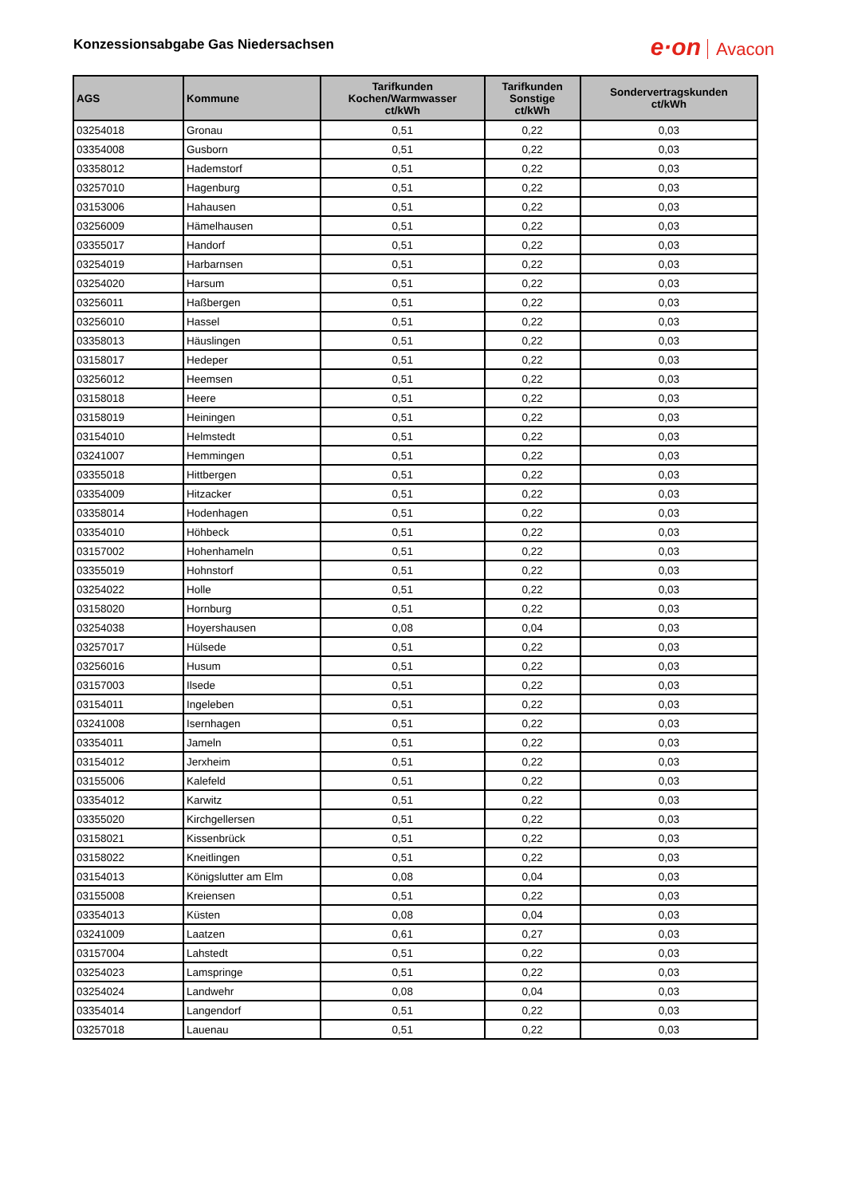Konzessionsabgabe Gas Niedersachsen
e·on Avacon
| AGS | Kommune | Tarifkunden Kochen/Warmwasser ct/kWh | Tarifkunden Sonstige ct/kWh | Sondervertragskunden ct/kWh |
| --- | --- | --- | --- | --- |
| 03254018 | Gronau | 0,51 | 0,22 | 0,03 |
| 03354008 | Gusborn | 0,51 | 0,22 | 0,03 |
| 03358012 | Hademstorf | 0,51 | 0,22 | 0,03 |
| 03257010 | Hagenburg | 0,51 | 0,22 | 0,03 |
| 03153006 | Hahausen | 0,51 | 0,22 | 0,03 |
| 03256009 | Hämelhausen | 0,51 | 0,22 | 0,03 |
| 03355017 | Handorf | 0,51 | 0,22 | 0,03 |
| 03254019 | Harbarnsen | 0,51 | 0,22 | 0,03 |
| 03254020 | Harsum | 0,51 | 0,22 | 0,03 |
| 03256011 | Haßbergen | 0,51 | 0,22 | 0,03 |
| 03256010 | Hassel | 0,51 | 0,22 | 0,03 |
| 03358013 | Häuslingen | 0,51 | 0,22 | 0,03 |
| 03158017 | Hedeper | 0,51 | 0,22 | 0,03 |
| 03256012 | Heemsen | 0,51 | 0,22 | 0,03 |
| 03158018 | Heere | 0,51 | 0,22 | 0,03 |
| 03158019 | Heiningen | 0,51 | 0,22 | 0,03 |
| 03154010 | Helmstedt | 0,51 | 0,22 | 0,03 |
| 03241007 | Hemmingen | 0,51 | 0,22 | 0,03 |
| 03355018 | Hittbergen | 0,51 | 0,22 | 0,03 |
| 03354009 | Hitzacker | 0,51 | 0,22 | 0,03 |
| 03358014 | Hodenhagen | 0,51 | 0,22 | 0,03 |
| 03354010 | Höhbeck | 0,51 | 0,22 | 0,03 |
| 03157002 | Hohenhameln | 0,51 | 0,22 | 0,03 |
| 03355019 | Hohnstorf | 0,51 | 0,22 | 0,03 |
| 03254022 | Holle | 0,51 | 0,22 | 0,03 |
| 03158020 | Hornburg | 0,51 | 0,22 | 0,03 |
| 03254038 | Hoyershausen | 0,08 | 0,04 | 0,03 |
| 03257017 | Hülsede | 0,51 | 0,22 | 0,03 |
| 03256016 | Husum | 0,51 | 0,22 | 0,03 |
| 03157003 | Ilsede | 0,51 | 0,22 | 0,03 |
| 03154011 | Ingeleben | 0,51 | 0,22 | 0,03 |
| 03241008 | Isernhagen | 0,51 | 0,22 | 0,03 |
| 03354011 | Jameln | 0,51 | 0,22 | 0,03 |
| 03154012 | Jerxheim | 0,51 | 0,22 | 0,03 |
| 03155006 | Kalefeld | 0,51 | 0,22 | 0,03 |
| 03354012 | Karwitz | 0,51 | 0,22 | 0,03 |
| 03355020 | Kirchgellersen | 0,51 | 0,22 | 0,03 |
| 03158021 | Kissenbrück | 0,51 | 0,22 | 0,03 |
| 03158022 | Kneitlingen | 0,51 | 0,22 | 0,03 |
| 03154013 | Königslutter am Elm | 0,08 | 0,04 | 0,03 |
| 03155008 | Kreiensen | 0,51 | 0,22 | 0,03 |
| 03354013 | Küsten | 0,08 | 0,04 | 0,03 |
| 03241009 | Laatzen | 0,61 | 0,27 | 0,03 |
| 03157004 | Lahstedt | 0,51 | 0,22 | 0,03 |
| 03254023 | Lamspringe | 0,51 | 0,22 | 0,03 |
| 03254024 | Landwehr | 0,08 | 0,04 | 0,03 |
| 03354014 | Langendorf | 0,51 | 0,22 | 0,03 |
| 03257018 | Lauenau | 0,51 | 0,22 | 0,03 |